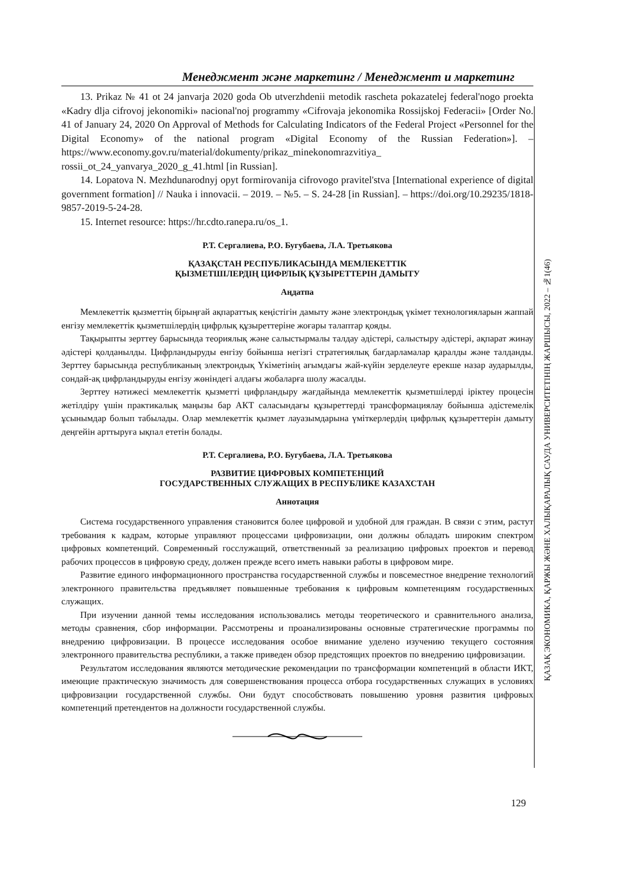Менеджмент және маркетинг / Менеджмент и маркетинг
13. Prikaz № 41 ot 24 janvarja 2020 goda Ob utverzhdenii metodik rascheta pokazatelej federal'nogo proekta «Kadry dlja cifrovoj jekonomiki» nacional'noj programmy «Cifrovaja jekonomika Rossijskoj Federacii» [Order No. 41 of January 24, 2020 On Approval of Methods for Calculating Indicators of the Federal Project «Personnel for the Digital Economy» of the national program «Digital Economy of the Russian Federation»]. – https://www.economy.gov.ru/material/dokumenty/prikaz_minekonomrazvitiya_ rossii_ot_24_yanvarya_2020_g_41.html [in Russian].
14. Lopatova N. Mezhdunarodnyj opyt formirovanija cifrovogo pravitel'stva [International experience of digital government formation] // Nauka i innovacii. – 2019. – №5. – S. 24-28 [in Russian]. – https://doi.org/10.29235/1818-9857-2019-5-24-28.
15. Internet resource: https://hr.cdto.ranepa.ru/os_1.
Р.Т. Сергалиева, Р.О. Бугубаева, Л.А. Третьякова
ҚАЗАҚСТАН РЕСПУБЛИКАСЫНДА МЕМЛЕКЕТТІК
ҚЫЗМЕТШІЛЕРДІҢ ЦИФРЛЫҚ ҚҰЗЫРЕТТЕРІН ДАМЫТУ
Аңдатпа
Мемлекеттік қызметтің бірыңғай ақпараттық кеңістігін дамыту және электрондық үкімет технологияларын жаппай енгізу мемлекеттік қызметшілердің цифрлық құзыреттеріне жоғары талаптар қояды.
Тақырыпты зерттеу барысында теориялық және салыстырмалы талдау әдістері, салыстыру әдістері, ақпарат жинау әдістері қолданылды. Цифрландыруды енгізу бойынша негізгі стратегиялық бағдарламалар қаралды және талданды. Зерттеу барысында республиканың электрондық Үкіметінің ағымдағы жай-күйін зерделеуге ерекше назар аударылды, сондай-ақ цифрландыруды енгізу жөніндегі алдағы жобаларға шолу жасалды.
Зерттеу нәтижесі мемлекеттік қызметті цифрландыру жағдайында мемлекеттік қызметшілерді іріктеу процесін жетілдіру үшін практикалық маңызы бар АКТ саласындағы құзыреттерді трансформациялау бойынша әдістемелік ұсынымдар болып табылады. Олар мемлекеттік қызмет лауазымдарына үміткерлердің цифрлық құзыреттерін дамыту деңгейін арттыруға ықпал ететін болады.
Р.Т. Сергалиева, Р.О. Бугубаева, Л.А. Третьякова
РАЗВИТИЕ ЦИФРОВЫХ КОМПЕТЕНЦИЙ
ГОСУДАРСТВЕННЫХ СЛУЖАЩИХ В РЕСПУБЛИКЕ КАЗАХСТАН
Аннотация
Система государственного управления становится более цифровой и удобной для граждан. В связи с этим, растут требования к кадрам, которые управляют процессами цифровизации, они должны обладать широким спектром цифровых компетенций. Современный госслужащий, ответственный за реализацию цифровых проектов и перевод рабочих процессов в цифровую среду, должен прежде всего иметь навыки работы в цифровом мире.
Развитие единого информационного пространства государственной службы и повсеместное внедрение технологий электронного правительства предъявляет повышенные требования к цифровым компетенциям государственных служащих.
При изучении данной темы исследования использовались методы теоретического и сравнительного анализа, методы сравнения, сбор информации. Рассмотрены и проанализированы основные стратегические программы по внедрению цифровизации. В процессе исследования особое внимание уделено изучению текущего состояния электронного правительства республики, а также приведен обзор предстоящих проектов по внедрению цифровизации.
Результатом исследования являются методические рекомендации по трансформации компетенций в области ИКТ, имеющие практическую значимость для совершенствования процесса отбора государственных служащих в условиях цифровизации государственной службы. Они будут способствовать повышению уровня развития цифровых компетенций претендентов на должности государственной службы.
ҚАЗАҚ ЭКОНОМИКА, ҚАРЖЫ ЖӘНЕ ХАЛЫҚАРАЛЫҚ САУДА УНИВЕРСИТЕТІНІҢ ЖАРШЫСЫ, 2022 – №1(46)
129